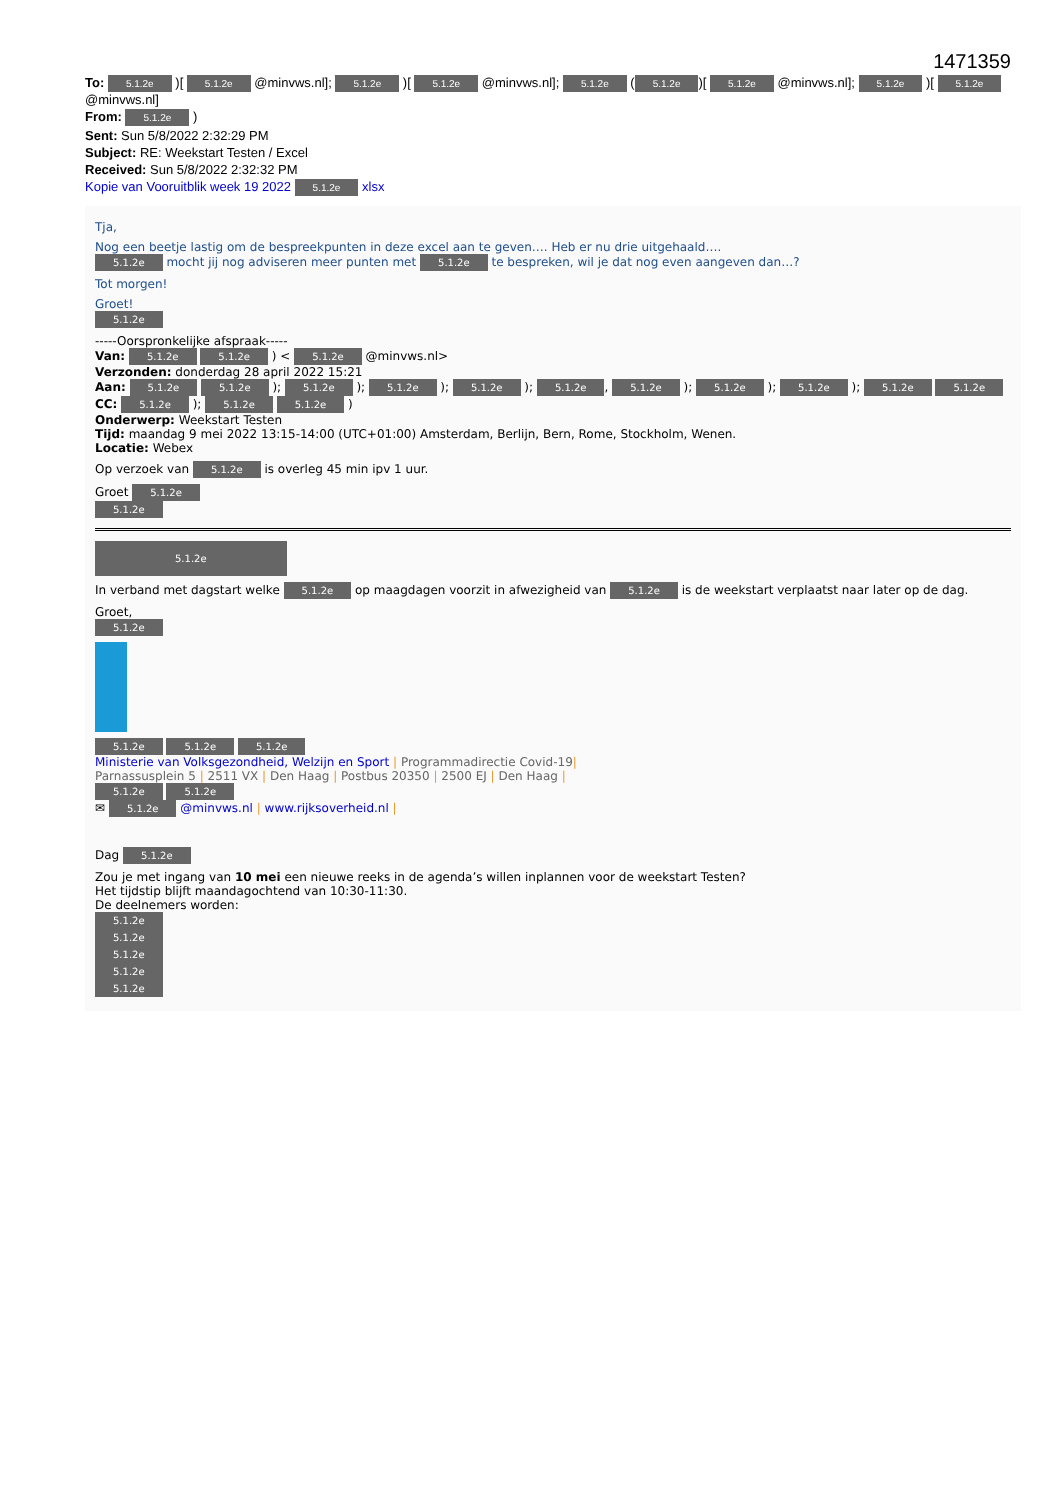1471359
To: 5.1.2e )[ 5.1.2e @minvws.nl]; 5.1.2e )[ 5.1.2e @minvws.nl]; 5.1.2e (5.1.2e)[ 5.1.2e @minvws.nl]; 5.1.2e )[ 5.1.2e @minvws.nl]
From: 5.1.2e )
Sent: Sun 5/8/2022 2:32:29 PM
Subject: RE: Weekstart Testen / Excel
Received: Sun 5/8/2022 2:32:32 PM
Kopie van Vooruitblik week 19 2022 5.1.2e xlsx
Tja,
Nog een beetje lastig om de bespreekpunten in deze excel aan te geven…. Heb er nu drie uitgehaald….
5.1.2e mocht jij nog adviseren meer punten met 5.1.2e te bespreken, wil je dat nog even aangeven dan…?
Tot morgen!
Groet!
5.1.2e
-----Oorspronkelijke afspraak-----
Van: 5.1.2e 5.1.2e ) < 5.1.2e @minvws.nl>
Verzonden: donderdag 28 april 2022 15:21
Aan: 5.1.2e 5.1.2e ); 5.1.2e ); 5.1.2e ); 5.1.2e ); 5.1.2e, 5.1.2e ); 5.1.2e ); 5.1.2e ); 5.1.2e 5.1.2e
CC: 5.1.2e ); 5.1.2e 5.1.2e )
Onderwerp: Weekstart Testen
Tijd: maandag 9 mei 2022 13:15-14:00 (UTC+01:00) Amsterdam, Berlijn, Bern, Rome, Stockholm, Wenen.
Locatie: Webex
Op verzoek van 5.1.2e is overleg 45 min ipv 1 uur.
Groet 5.1.2e
5.1.2e
5.1.2e
In verband met dagstart welke 5.1.2e op maagdagen voorzit in afwezigheid van 5.1.2e is de weekstart verplaatst naar later op de dag.
Groet,
5.1.2e
5.1.2e 5.1.2e 5.1.2e
Ministerie van Volksgezondheid, Welzijn en Sport | Programmadirectie Covid-19|
Parnassusplein 5 | 2511 VX | Den Haag | Postbus 20350 | 2500 EJ | Den Haag |
5.1.2e 5.1.2e
✉ 5.1.2e @minvws.nl | www.rijksoverheid.nl |
Dag 5.1.2e
Zou je met ingang van 10 mei een nieuwe reeks in de agenda’s willen inplannen voor de weekstart Testen?
Het tijdstip blijft maandagochtend van 10:30-11:30.
De deelnemers worden:
5.1.2e
5.1.2e
5.1.2e
5.1.2e
5.1.2e